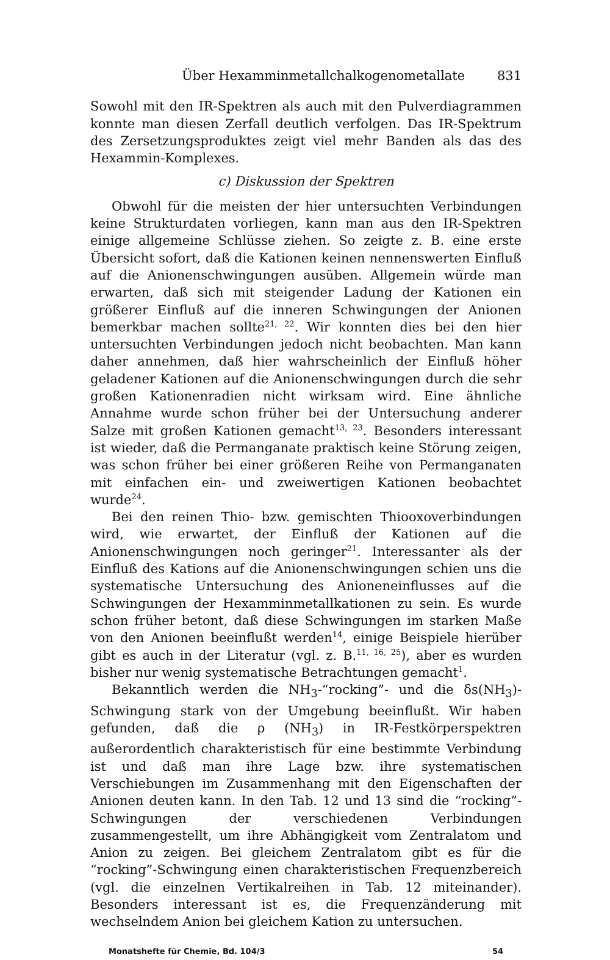Über Hexamminmetallchalkogenometallate 831
Sowohl mit den IR-Spektren als auch mit den Pulverdiagrammen konnte man diesen Zerfall deutlich verfolgen. Das IR-Spektrum des Zersetzungsproduktes zeigt viel mehr Banden als das des Hexammin-Komplexes.
c) Diskussion der Spektren
Obwohl für die meisten der hier untersuchten Verbindungen keine Strukturdaten vorliegen, kann man aus den IR-Spektren einige allgemeine Schlüsse ziehen. So zeigte z. B. eine erste Übersicht sofort, daß die Kationen keinen nennenswerten Einfluß auf die Anionenschwingungen ausüben. Allgemein würde man erwarten, daß sich mit steigender Ladung der Kationen ein größerer Einfluß auf die inneren Schwingungen der Anionen bemerkbar machen sollte<sup>21, 22</sup>. Wir konnten dies bei den hier untersuchten Verbindungen jedoch nicht beobachten. Man kann daher annehmen, daß hier wahrscheinlich der Einfluß höher geladener Kationen auf die Anionenschwingungen durch die sehr großen Kationenradien nicht wirksam wird. Eine ähnliche Annahme wurde schon früher bei der Untersuchung anderer Salze mit großen Kationen gemacht<sup>13, 23</sup>. Besonders interessant ist wieder, daß die Permanganate praktisch keine Störung zeigen, was schon früher bei einer größeren Reihe von Permanganaten mit einfachen ein- und zweiwertigen Kationen beobachtet wurde<sup>24</sup>.
Bei den reinen Thio- bzw. gemischten Thiooxoverbindungen wird, wie erwartet, der Einfluß der Kationen auf die Anionenschwingungen noch geringer<sup>21</sup>. Interessanter als der Einfluß des Kations auf die Anionenschwingungen schien uns die systematische Untersuchung des Anioneneinflusses auf die Schwingungen der Hexamminmetallkationen zu sein. Es wurde schon früher betont, daß diese Schwingungen im starken Maße von den Anionen beeinflußt werden<sup>14</sup>, einige Beispiele hierüber gibt es auch in der Literatur (vgl. z. B.<sup>11, 16, 25</sup>), aber es wurden bisher nur wenig systematische Betrachtungen gemacht<sup>1</sup>.
Bekanntlich werden die NH<sub>3</sub>-“rocking”- und die δs(NH<sub>3</sub>)-Schwingung stark von der Umgebung beeinflußt. Wir haben gefunden, daß die ρ (NH<sub>3</sub>) in IR-Festkörperspektren außerordentlich charakteristisch für eine bestimmte Verbindung ist und daß man ihre Lage bzw. ihre systematischen Verschiebungen im Zusammenhang mit den Eigenschaften der Anionen deuten kann. In den Tab. 12 und 13 sind die “rocking”-Schwingungen der verschiedenen Verbindungen zusammengestellt, um ihre Abhängigkeit vom Zentralatom und Anion zu zeigen. Bei gleichem Zentralatom gibt es für die “rocking”-Schwingung einen charakteristischen Frequenzbereich (vgl. die einzelnen Vertikalreihen in Tab. 12 miteinander). Besonders interessant ist es, die Frequenzänderung mit wechselndem Anion bei gleichem Kation zu untersuchen.
Monatshefte für Chemie, Bd. 104/3 54